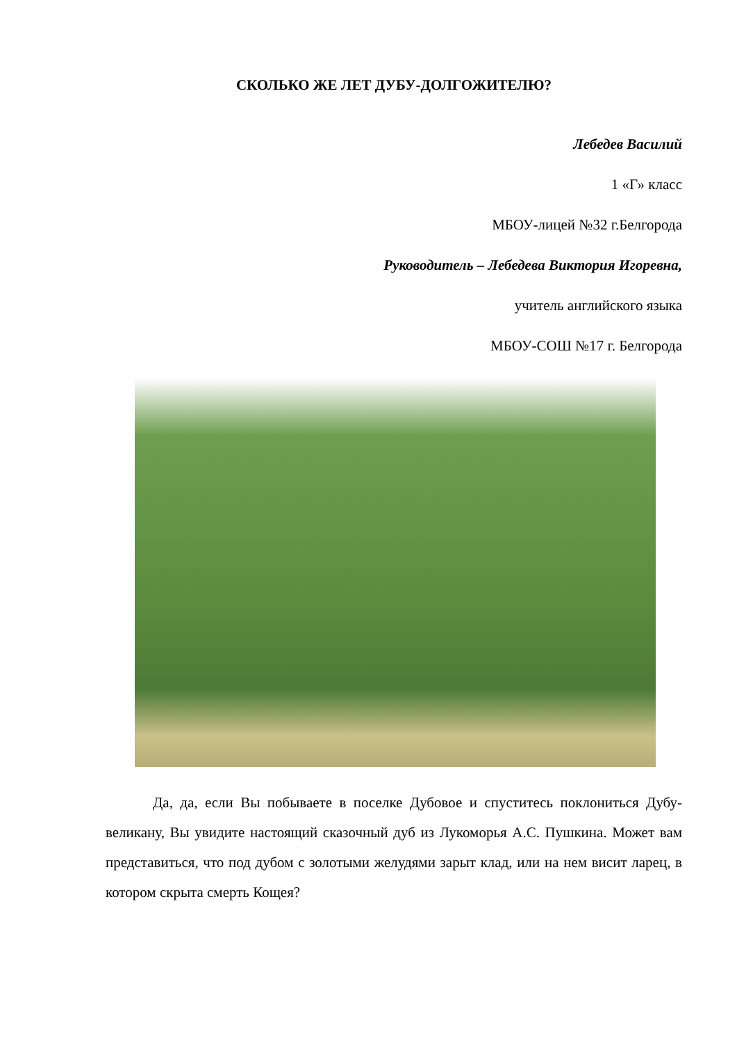СКОЛЬКО ЖЕ ЛЕТ ДУБУ-ДОЛГОЖИТЕЛЮ?
Лебедев Василий
1 «Г» класс
МБОУ-лицей №32 г.Белгорода
Руководитель – Лебедева Виктория Игоревна,
учитель английского языка
МБОУ-СОШ №17 г. Белгорода
Да, да, если Вы побываете в поселке Дубовое и спуститесь поклониться Дубу-великану, Вы увидите настоящий сказочный дуб из Лукоморья А.С. Пушкина. Может вам представиться, что под дубом с золотыми желудями зарыт клад, или на нем висит ларец, в котором скрыта смерть Кощея?